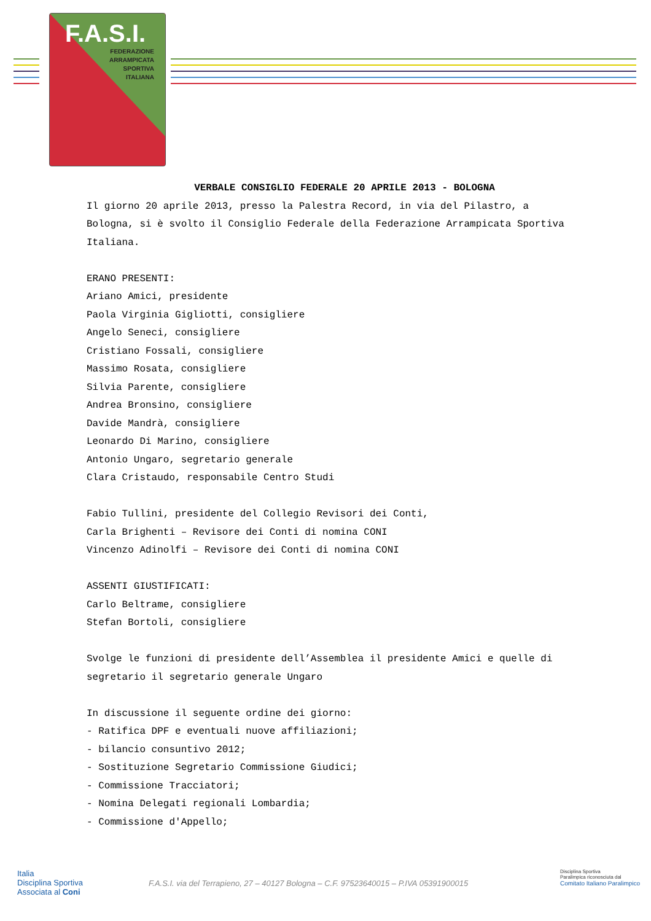F.A.S.I.
FEDERAZIONE
ARRAMPICATA
SPORTIVA
ITALIANA
VERBALE CONSIGLIO FEDERALE 20 APRILE 2013 - BOLOGNA
Il giorno 20 aprile 2013, presso la Palestra Record, in via del Pilastro, a Bologna, si è svolto il Consiglio Federale della Federazione Arrampicata Sportiva Italiana.
ERANO PRESENTI:
Ariano Amici, presidente
Paola Virginia Gigliotti, consigliere
Angelo Seneci, consigliere
Cristiano Fossali, consigliere
Massimo Rosata, consigliere
Silvia Parente, consigliere
Andrea Bronsino, consigliere
Davide Mandrà, consigliere
Leonardo Di Marino, consigliere
Antonio Ungaro, segretario generale
Clara Cristaudo, responsabile Centro Studi
Fabio Tullini, presidente del Collegio Revisori dei Conti,
Carla Brighenti – Revisore dei Conti di nomina CONI
Vincenzo Adinolfi – Revisore dei Conti di nomina CONI
ASSENTI GIUSTIFICATI:
Carlo Beltrame, consigliere
Stefan Bortoli, consigliere
Svolge le funzioni di presidente dell’Assemblea il presidente Amici e quelle di segretario il segretario generale Ungaro
In discussione il seguente ordine dei giorno:
- Ratifica DPF e eventuali nuove affiliazioni;
- bilancio consuntivo 2012;
- Sostituzione Segretario Commissione Giudici;
- Commissione Tracciatori;
- Nomina Delegati regionali Lombardia;
- Commissione d'Appello;
Italia
Disciplina Sportiva
Associata al Coni
F.A.S.I. via del Terrapieno, 27 – 40127 Bologna – C.F. 97523640015 – P.IVA 05391900015
Disciplina Sportiva
Paralimpica riconosciuta dal
Comitato Italiano Paralimpico